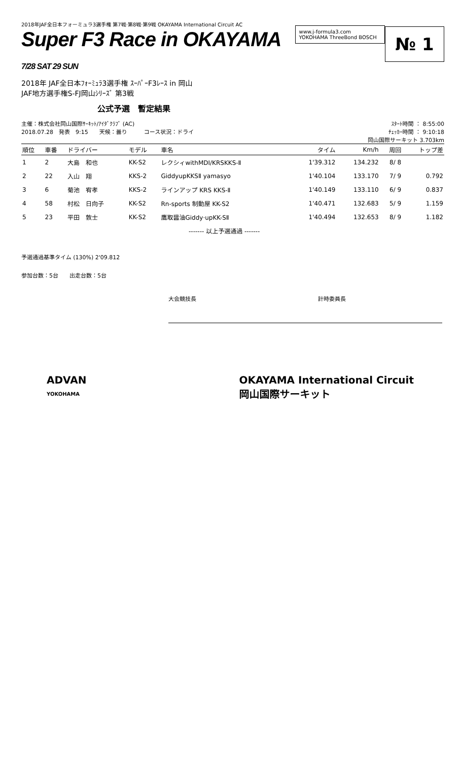2018年JAF全日本フォーミュラ3選手権 第7戦·第8戦·第9戦 OKAYAMA International Circuit AC
Super F3 Race in OKAYAMA 7/28 SAT 29 SUN
www.j-formula3.com YOKOHAMA ThreeBond BOSCH
№ 1
2018年 JAF全日本ﾌｫｰﾐｭﾗ3選手権 ｽｰﾊﾟｰF3ﾚｰｽ in 岡山
JAF地方選手権S-FJ岡山ｼﾘｰｽﾞ 第3戦
公式予選　暫定結果
主催：株式会社岡山国際ｻｰｷｯﾄ/ｱｲﾀﾞｸﾗﾌﾞ (AC)
2018.07.28　発表　9:15　　天候：曇り　　　コース状況：ドライ
ｽﾀｰﾄ時間 ： 8:55:00
ﾁｪｯｶｰ時間 ： 9:10:18
岡山国際サーキット 3.703km
| 順位 | 車番 | ドライバー | モデル | 車名 | タイム | Km/h | 周回 | トップ差 |
| --- | --- | --- | --- | --- | --- | --- | --- | --- |
| 1 | 2 | 大島 和也 | KK-S2 | レクシィwithMDI/KRSKKS-Ⅱ | 1'39.312 | 134.232 | 8/ 8 | |
| 2 | 22 | 入山 翔 | KKS-2 | GiddyupKKSⅡ yamasyo | 1'40.104 | 133.170 | 7/ 9 | 0.792 |
| 3 | 6 | 菊池 宥孝 | KKS-2 | ラインアップ KRS KKS-Ⅱ | 1'40.149 | 133.110 | 6/ 9 | 0.837 |
| 4 | 58 | 村松 日向子 | KK-S2 | Rn-sports 制動屋 KK-S2 | 1'40.471 | 132.683 | 5/ 9 | 1.159 |
| 5 | 23 | 平田 敦士 | KK-S2 | 鷹取醤油Giddy·upKK-SⅡ | 1'40.494 | 132.653 | 8/ 9 | 1.182 |
| ------- 以上予選通過 ------- | | | | | | | | |
予選通過基準タイム (130%) 2'09.812
参加台数：5台　　出走台数：5台
大会競技長 計時委員長
ADVAN
YOKOHAMA
OKAYAMA International Circuit
岡山国際サーキット